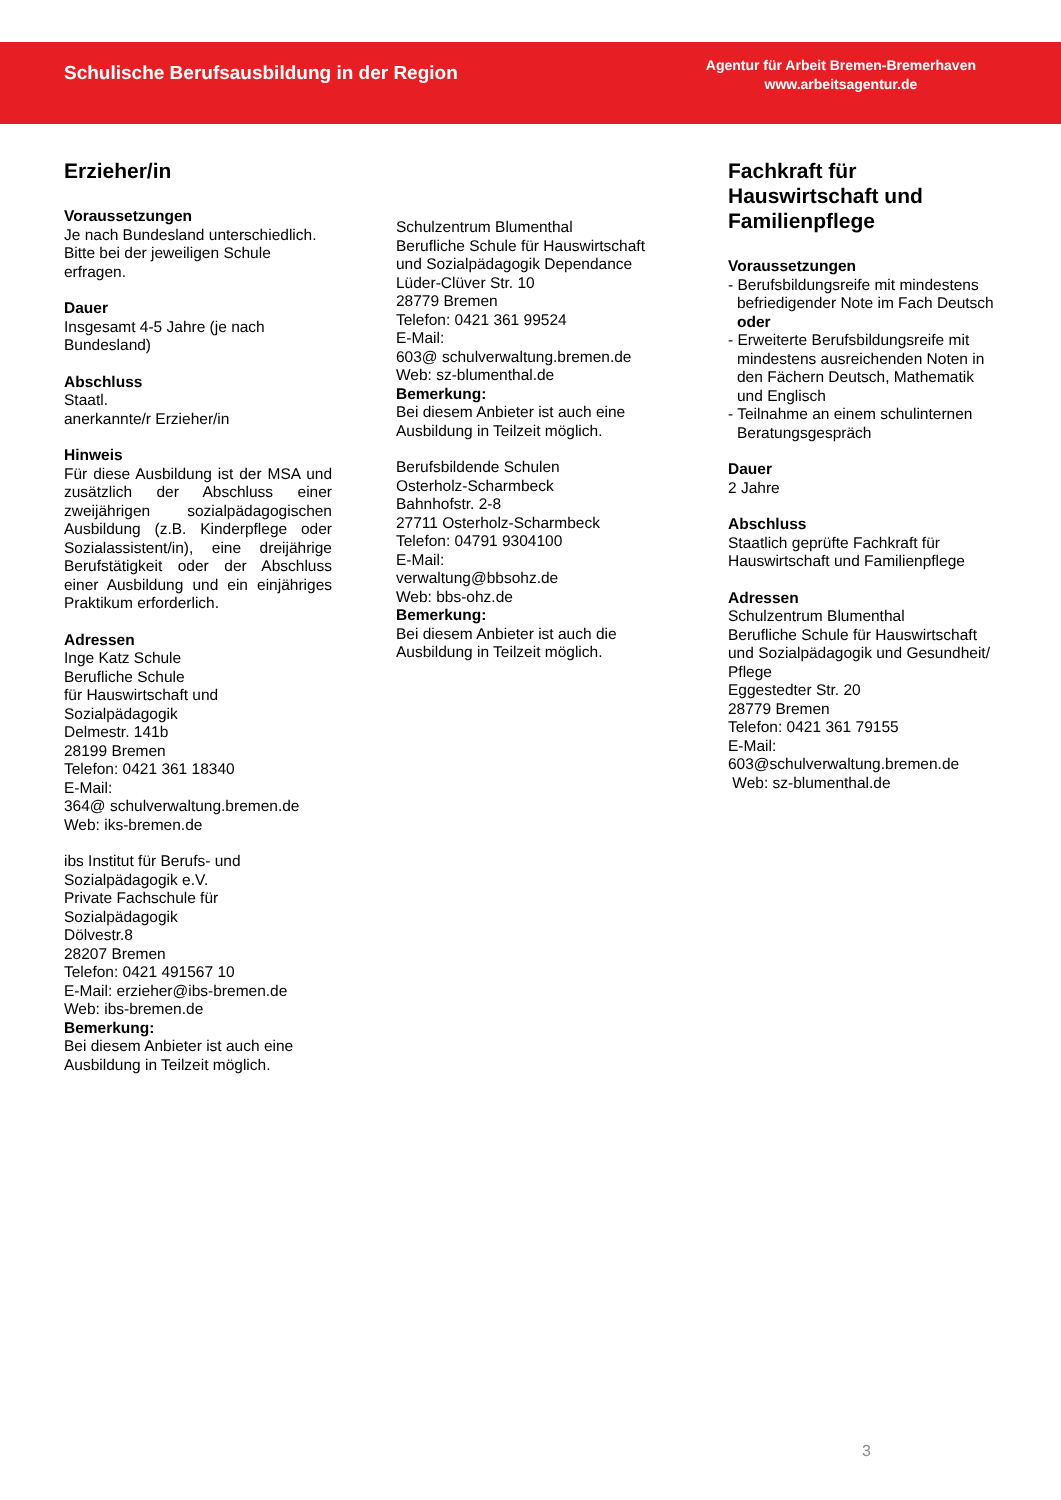Schulische Berufsausbildung in der Region
Agentur für Arbeit Bremen-Bremerhaven
www.arbeitsagentur.de
Erzieher/in
Voraussetzungen
Je nach Bundesland unterschiedlich. Bitte bei der jeweiligen Schule erfragen.
Dauer
Insgesamt 4-5 Jahre (je nach Bundesland)
Abschluss
Staatl.
anerkannte/r Erzieher/in
Hinweis
Für diese Ausbildung ist der MSA und zusätzlich der Abschluss einer zweijährigen sozialpädagogischen Ausbildung (z.B. Kinderpflege oder Sozialassistent/in), eine dreijährige Berufstätigkeit oder der Abschluss einer Ausbildung und ein einjähriges Praktikum erforderlich.
Adressen
Inge Katz Schule
Berufliche Schule
für Hauswirtschaft und
Sozialpädagogik
Delmestr. 141b
28199 Bremen
Telefon: 0421 361 18340
E-Mail:
364@ schulverwaltung.bremen.de
Web: iks-bremen.de
ibs Institut für Berufs- und
Sozialpädagogik e.V.
Private Fachschule für
Sozialpädagogik
Dölvestr.8
28207 Bremen
Telefon: 0421 491567 10
E-Mail: erzieher@ibs-bremen.de
Web: ibs-bremen.de
Bemerkung:
Bei diesem Anbieter ist auch eine Ausbildung in Teilzeit möglich.
Schulzentrum Blumenthal
Berufliche Schule für Hauswirtschaft und Sozialpädagogik Dependance
Lüder-Clüver Str. 10
28779 Bremen
Telefon: 0421 361 99524
E-Mail:
603@ schulverwaltung.bremen.de
Web: sz-blumenthal.de
Bemerkung:
Bei diesem Anbieter ist auch eine Ausbildung in Teilzeit möglich.
Berufsbildende Schulen
Osterholz-Scharmbeck
Bahnhofstr. 2-8
27711 Osterholz-Scharmbeck
Telefon: 04791 9304100
E-Mail:
verwaltung@bbsohz.de
Web: bbs-ohz.de
Bemerkung:
Bei diesem Anbieter ist auch die Ausbildung in Teilzeit möglich.
Fachkraft für Hauswirtschaft und Familienpflege
Voraussetzungen
- Berufsbildungsreife mit mindestens befriedigender Note im Fach Deutsch
oder
- Erweiterte Berufsbildungsreife mit mindestens ausreichenden Noten in den Fächern Deutsch, Mathematik und Englisch
- Teilnahme an einem schulinternen Beratungsgespräch
Dauer
2 Jahre
Abschluss
Staatlich geprüfte Fachkraft für Hauswirtschaft und Familienpflege
Adressen
Schulzentrum Blumenthal
Berufliche Schule für Hauswirtschaft und Sozialpädagogik und Gesundheit/ Pflege
Eggestedter Str. 20
28779 Bremen
Telefon: 0421 361 79155
E-Mail:
603@schulverwaltung.bremen.de
Web: sz-blumenthal.de
3